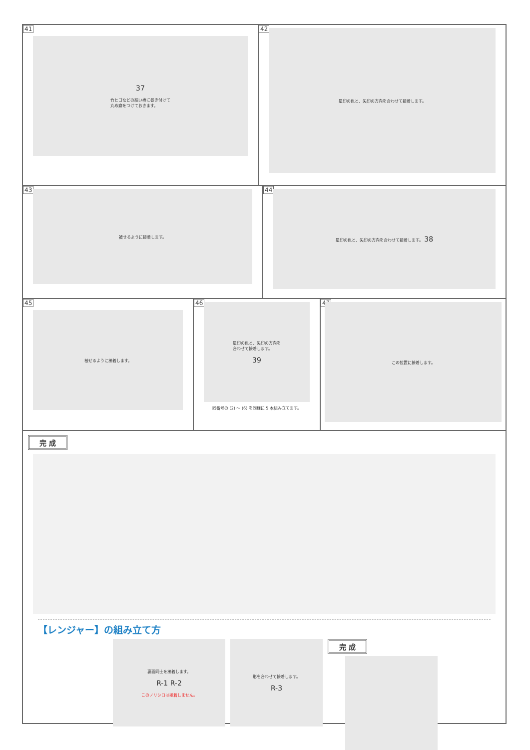41
37
竹ヒゴなどの細い棒に巻き付けて
丸め癖をつけておきます。
42
星印の色と、矢印の方向を合わせて接着します。
43
被せるように接着します。
44
星印の色と、矢印の方向を合わせて接着します。 38
45
被せるように接着します。
46
星印の色と、矢印の方向を
合わせて接着します。
39
同番号の (2) 〜 (6) を同様に 5 本組み立てます。
47
この位置に接着します。
完 成
【レンジャー】の組み立て方
裏面同士を接着します。
R-1 R-2
このノリシロは接着しません。
形を合わせて接着します。
R-3
完 成